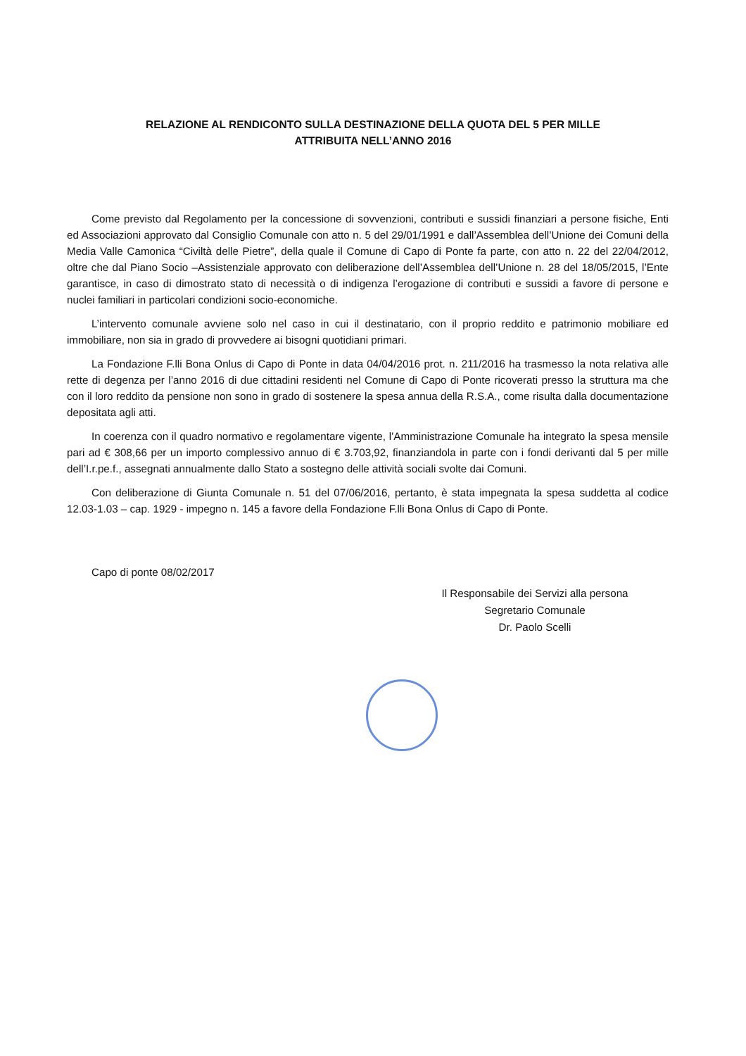RELAZIONE AL RENDICONTO SULLA DESTINAZIONE DELLA QUOTA DEL 5 PER MILLE
ATTRIBUITA NELL’ANNO 2016
Come previsto dal Regolamento per la concessione di sovvenzioni, contributi e sussidi finanziari a persone fisiche, Enti ed Associazioni approvato dal Consiglio Comunale con atto n. 5 del 29/01/1991 e dall’Assemblea dell’Unione dei Comuni della Media Valle Camonica “Civiltà delle Pietre”, della quale il Comune di Capo di Ponte fa parte, con atto n. 22 del 22/04/2012, oltre che dal Piano Socio –Assistenziale approvato con deliberazione dell’Assemblea dell’Unione n. 28 del 18/05/2015, l’Ente garantisce, in caso di dimostrato stato di necessità o di indigenza l’erogazione di contributi e sussidi a favore di persone e nuclei familiari in particolari condizioni socio-economiche.
L’intervento comunale avviene solo nel caso in cui il destinatario, con il proprio reddito e patrimonio mobiliare ed immobiliare, non sia in grado di provvedere ai bisogni quotidiani primari.
La Fondazione F.lli Bona Onlus di Capo di Ponte in data 04/04/2016 prot. n. 211/2016 ha trasmesso la nota relativa alle rette di degenza per l’anno 2016 di due cittadini residenti nel Comune di Capo di Ponte ricoverati presso la struttura ma che con il loro reddito da pensione non sono in grado di sostenere la spesa annua della R.S.A., come risulta dalla documentazione depositata agli atti.
In coerenza con il quadro normativo e regolamentare vigente, l’Amministrazione Comunale ha integrato la spesa mensile pari ad € 308,66 per un importo complessivo annuo di € 3.703,92, finanziandola in parte con i fondi derivanti dal 5 per mille dell’I.r.pe.f., assegnati annualmente dallo Stato a sostegno delle attività sociali svolte dai Comuni.
Con deliberazione di Giunta Comunale n. 51 del 07/06/2016, pertanto, è stata impegnata la spesa suddetta al codice 12.03-1.03 – cap. 1929 - impegno n. 145 a favore della Fondazione F.lli Bona Onlus di Capo di Ponte.
Capo di ponte 08/02/2017
Il Responsabile dei Servizi alla persona
Segretario Comunale
Dr. Paolo Scelli